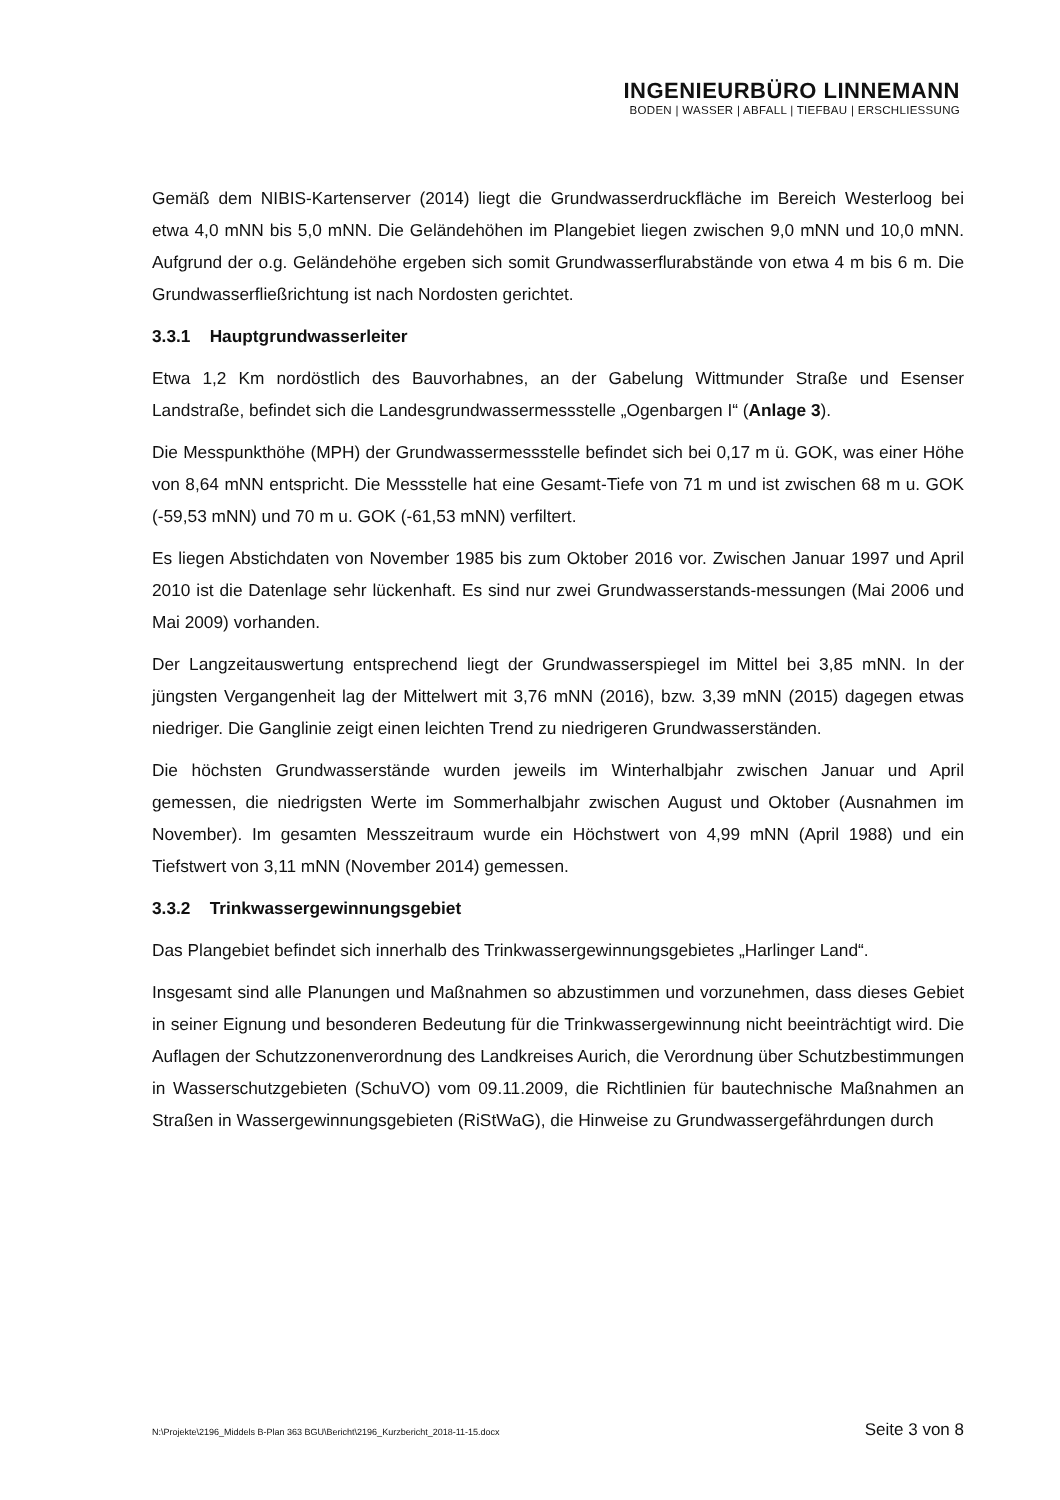INGENIEURBÜRO LINNEMANN
BODEN | WASSER | ABFALL | TIEFBAU | ERSCHLIESSUNG
Gemäß dem NIBIS-Kartenserver (2014) liegt die Grundwasserdruckfläche im Bereich Westerloog bei etwa 4,0 mNN bis 5,0 mNN. Die Geländehöhen im Plangebiet liegen zwischen 9,0 mNN und 10,0 mNN. Aufgrund der o.g. Geländehöhe ergeben sich somit Grundwasserflurabstände von etwa 4 m bis 6 m. Die Grundwasserfließrichtung ist nach Nordosten gerichtet.
3.3.1 Hauptgrundwasserleiter
Etwa 1,2 Km nordöstlich des Bauvorhabnes, an der Gabelung Wittmunder Straße und Esenser Landstraße, befindet sich die Landesgrundwassermessstelle „Ogenbargen I“ (Anlage 3).
Die Messpunkthöhe (MPH) der Grundwassermessstelle befindet sich bei 0,17 m ü. GOK, was einer Höhe von 8,64 mNN entspricht. Die Messstelle hat eine Gesamt-Tiefe von 71 m und ist zwischen 68 m u. GOK (-59,53 mNN) und 70 m u. GOK (-61,53 mNN) verfiltert.
Es liegen Abstichdaten von November 1985 bis zum Oktober 2016 vor. Zwischen Januar 1997 und April 2010 ist die Datenlage sehr lückenhaft. Es sind nur zwei Grundwasserstands-messungen (Mai 2006 und Mai 2009) vorhanden.
Der Langzeitauswertung entsprechend liegt der Grundwasserspiegel im Mittel bei 3,85 mNN. In der jüngsten Vergangenheit lag der Mittelwert mit 3,76 mNN (2016), bzw. 3,39 mNN (2015) dagegen etwas niedriger. Die Ganglinie zeigt einen leichten Trend zu niedrigeren Grundwasserständen.
Die höchsten Grundwasserstände wurden jeweils im Winterhalbjahr zwischen Januar und April gemessen, die niedrigsten Werte im Sommerhalbjahr zwischen August und Oktober (Ausnahmen im November). Im gesamten Messzeitraum wurde ein Höchstwert von 4,99 mNN (April 1988) und ein Tiefstwert von 3,11 mNN (November 2014) gemessen.
3.3.2 Trinkwassergewinnungsgebiet
Das Plangebiet befindet sich innerhalb des Trinkwassergewinnungsgebietes „Harlinger Land“.
Insgesamt sind alle Planungen und Maßnahmen so abzustimmen und vorzunehmen, dass dieses Gebiet in seiner Eignung und besonderen Bedeutung für die Trinkwassergewinnung nicht beeinträchtigt wird. Die Auflagen der Schutzzonenverordnung des Landkreises Aurich, die Verordnung über Schutzbestimmungen in Wasserschutzgebieten (SchuVO) vom 09.11.2009, die Richtlinien für bautechnische Maßnahmen an Straßen in Wassergewinnungsgebieten (RiStWaG), die Hinweise zu Grundwassergefährdungen durch
N:\Projekte\2196_Middels B-Plan 363 BGU\Bericht\2196_Kurzbericht_2018-11-15.docx Seite 3 von 8